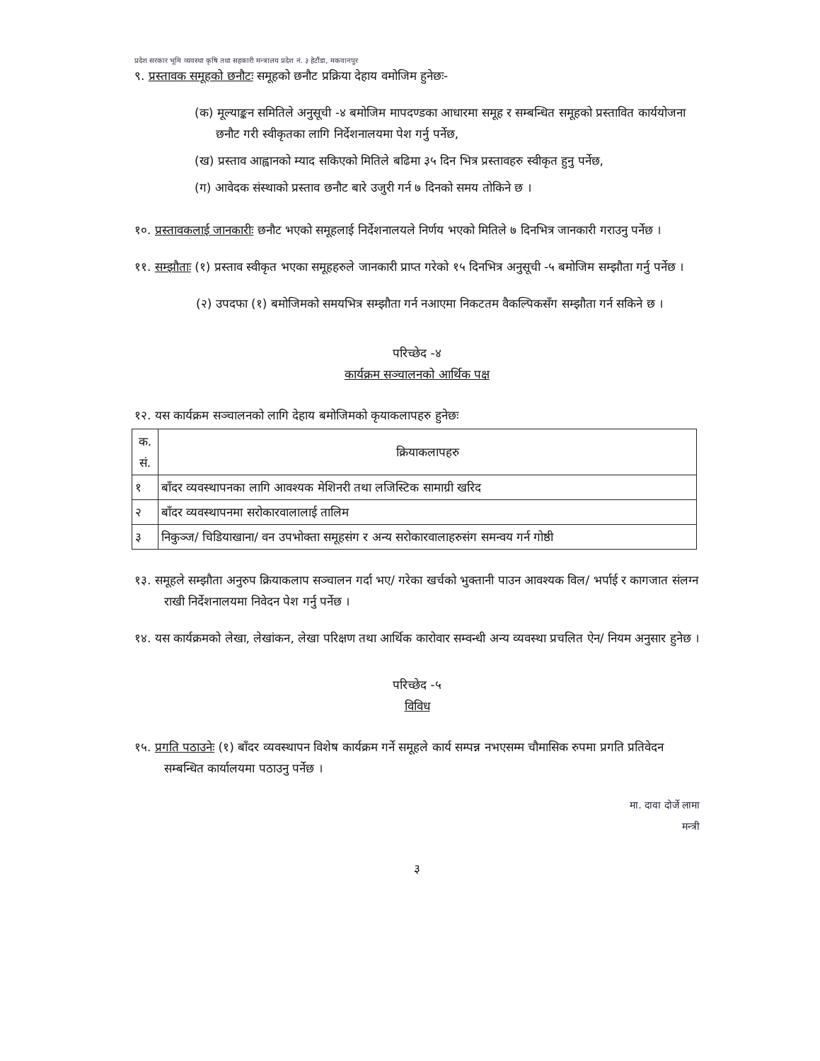प्रदेश सरकार भूमि व्यवस्था कृषि तथा सहकारी मन्त्रालय प्रदेश नं. ३ हेटौंडा, मकवानपुर
९. प्रस्तावक समूहको छनौटः समूहको छनौट प्रक्रिया देहाय वमोजिम हुनेछः-
(क) मूल्याङ्कन समितिले अनुसूची -४ बमोजिम मापदण्डका आधारमा समूह र सम्बन्धित समूहको प्रस्तावित कार्ययोजना छनौट गरी स्वीकृतका लागि निर्देशनालयमा पेश गर्नु पर्नेछ,
(ख) प्रस्ताव आह्वानको म्याद सकिएको मितिले बढिमा ३५ दिन भित्र प्रस्तावहरु स्वीकृत हुनु पर्नेछ,
(ग) आवेदक संस्थाको प्रस्ताव छनौट बारे उजुरी गर्न ७ दिनको समय तोकिने छ ।
१०. प्रस्तावकलाई जानकारीः छनौट भएको समूहलाई निर्देशनालयले निर्णय भएको मितिले ७ दिनभित्र जानकारी गराउनु पर्नेछ ।
११. सम्झौताः (१) प्रस्ताव स्वीकृत भएका समूहहरुले जानकारी प्राप्त गरेको १५ दिनभित्र अनुसूची -५ बमोजिम सम्झौता गर्नु पर्नेछ ।
(२) उपदफा (१) बमोजिमको समयभित्र सम्झौता गर्न नआएमा निकटतम वैकल्पिकसँग सम्झौता गर्न सकिने छ ।
परिच्छेद -४
कार्यक्रम सञ्चालनको आर्थिक पक्ष
१२. यस कार्यक्रम सञ्चालनको लागि देहाय बमोजिमको कृयाकलापहरु हुनेछः
| क. सं. | क्रियाकलापहरु |
| --- | --- |
| १ | बाँदर व्यवस्थापनका लागि आवश्यक मेशिनरी तथा लजिस्टिक सामाग्री खरिद |
| २ | बाँदर व्यवस्थापनमा सरोकारवालालाई तालिम |
| ३ | निकुञ्ज/ चिडियाखाना/ वन उपभोक्ता समूहसंग र अन्य सरोकारवालाहरुसंग समन्वय गर्न गोष्ठी |
१३. समूहले सम्झौता अनुरुप क्रियाकलाप सञ्चालन गर्दा भए/ गरेका खर्चको भुक्तानी पाउन आवश्यक विल/ भर्पाई र कागजात संलग्न राखी निर्देशनालयमा निवेदन पेश गर्नु पर्नेछ ।
१४. यस कार्यक्रमको लेखा, लेखांकन, लेखा परिक्षण तथा आर्थिक कारोवार सम्वन्धी अन्य व्यवस्था प्रचलित ऐन/ नियम अनुसार हुनेछ ।
परिच्छेद -५
विविध
१५. प्रगति पठाउनेः (१) बाँदर व्यवस्थापन विशेष कार्यक्रम गर्ने समूहले कार्य सम्पन्न नभएसम्म चौमासिक रुपमा प्रगति प्रतिवेदन सम्बन्धित कार्यालयमा पठाउनु पर्नेछ ।
मा. दावा दोर्जे लामा
मन्त्री
३